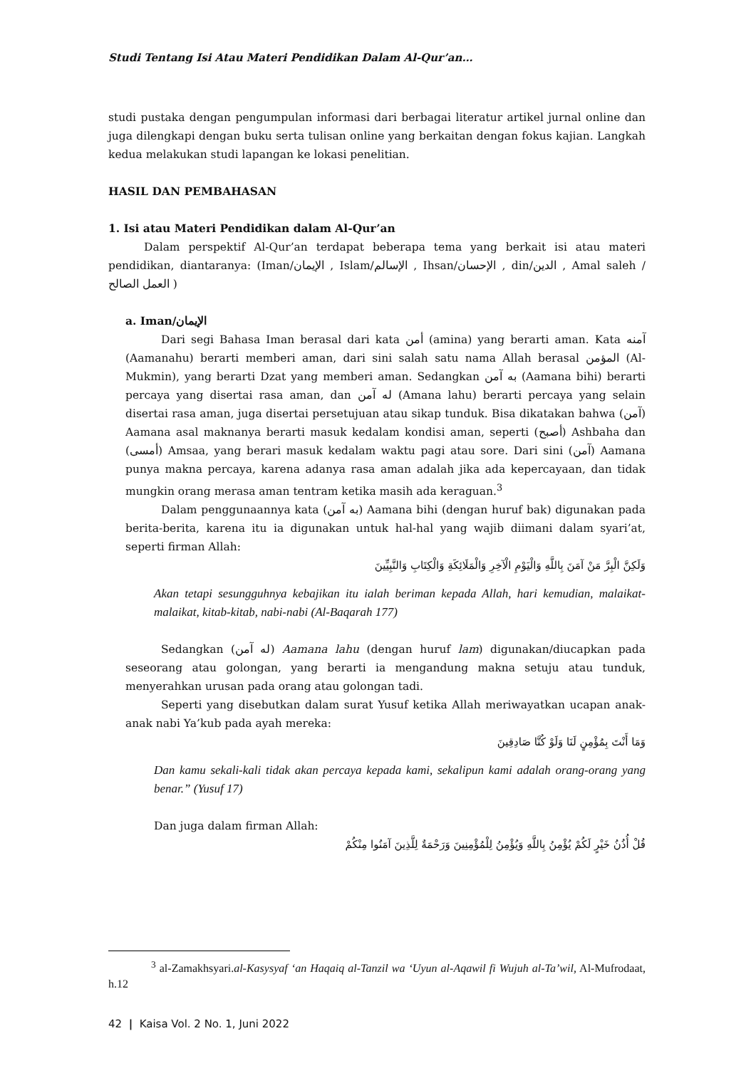Studi Tentang Isi Atau Materi Pendidikan Dalam Al-Qur’an…
studi pustaka dengan pengumpulan informasi dari berbagai literatur artikel jurnal online dan juga dilengkapi dengan buku serta tulisan online yang berkaitan dengan fokus kajian. Langkah kedua melakukan studi lapangan ke lokasi penelitian.
HASIL DAN PEMBAHASAN
1. Isi atau Materi Pendidikan dalam Al-Qur’an
Dalam perspektif Al-Qur’an terdapat beberapa tema yang berkait isi atau materi pendidikan, diantaranya: (Iman/الإيمان , Islam/الإسالم , Ihsan/الإحسان , din/الدين , Amal saleh / العمل الصالح )
a. Iman/الإيمان
Dari segi Bahasa Iman berasal dari kata أمن (amina) yang berarti aman. Kata آمنه (Aamanahu) berarti memberi aman, dari sini salah satu nama Allah berasal المؤمن (Al-Mukmin), yang berarti Dzat yang memberi aman. Sedangkan به آمن (Aamana bihi) berarti percaya yang disertai rasa aman, dan له آمن (Amana lahu) berarti percaya yang selain disertai rasa aman, juga disertai persetujuan atau sikap tunduk. Bisa dikatakan bahwa (آمن) Aamana asal maknanya berarti masuk kedalam kondisi aman, seperti (أصبح) Ashbaha dan (أمسى) Amsaa, yang berari masuk kedalam waktu pagi atau sore. Dari sini (آمن) Aamana punya makna percaya, karena adanya rasa aman adalah jika ada kepercayaan, dan tidak mungkin orang merasa aman tentram ketika masih ada keraguan.<sup>3</sup>
Dalam penggunaannya kata (به آمن) Aamana bihi (dengan huruf bak) digunakan pada berita-berita, karena itu ia digunakan untuk hal-hal yang wajib diimani dalam syari’at, seperti firman Allah:
وَلَكِنَّ الْبِرَّ مَنْ آمَنَ بِاللَّهِ وَالْيَوْمِ الْآخِرِ وَالْمَلَائِكَةِ وَالْكِتَابِ وَالنَّبِيِّينَ
Akan tetapi sesungguhnya kebajikan itu ialah beriman kepada Allah, hari kemudian, malaikat-malaikat, kitab-kitab, nabi-nabi (Al-Baqarah 177)
Sedangkan (له آمن) Aamana lahu (dengan huruf lam) digunakan/diucapkan pada seseorang atau golongan, yang berarti ia mengandung makna setuju atau tunduk, menyerahkan urusan pada orang atau golongan tadi.
Seperti yang disebutkan dalam surat Yusuf ketika Allah meriwayatkan ucapan anak-anak nabi Ya’kub pada ayah mereka:
وَمَا أَنْتَ بِمُؤْمِنٍ لَنَا وَلَوْ كُنَّا صَادِقِينَ
Dan kamu sekali-kali tidak akan percaya kepada kami, sekalipun kami adalah orang-orang yang benar.” (Yusuf 17)
Dan juga dalam firman Allah:
قُلْ أُذُنُ خَيْرٍ لَكُمْ يُؤْمِنُ بِاللَّهِ وَيُؤْمِنُ لِلْمُؤْمِنِينَ وَرَحْمَةٌ لِلَّذِينَ آمَنُوا مِنْكُمْ
<sup>3</sup> al-Zamakhsyari.al-Kasysyaf ‘an Haqaiq al-Tanzil wa ‘Uyun al-Aqawil fi Wujuh al-Ta’wil, Al-Mufrodaat, h.12
42 | Kaisa Vol. 2 No. 1, Juni 2022